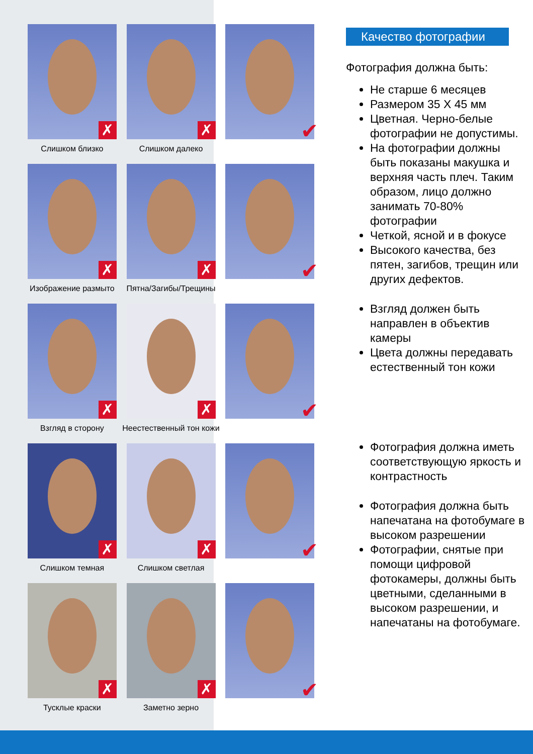✗
Слишком близко
✗
Слишком далеко
✔
✗
Изображение размыто
✗
Пятна/Загибы/Трещины
✔
✗
Взгляд в сторону
✗
Неестественный тон кожи
✔
✗
Слишком темная
✗
Слишком светлая
✔
✗
Тусклые краски
✗
Заметно зерно
✔
Качество фотографии
Фотография должна быть:
Не старше 6 месяцев
Размером 35 Х 45 мм
Цветная. Черно-белые фотографии не допустимы.
На фотографии должны быть показаны макушка и верхняя часть плеч. Таким образом, лицо должно занимать 70-80% фотографии
Четкой, ясной и в фокусе
Высокого качества, без пятен, загибов, трещин или других дефектов.
Взгляд должен быть направлен в объектив камеры
Цвета должны передавать естественный тон кожи
Фотография должна иметь соответствующую яркость и контрастность
Фотография должна быть напечатана на фотобумаге в высоком разрешении
Фотографии, снятые при помощи цифровой фотокамеры, должны быть цветными, сделанными в высоком разрешении, и напечатаны на фотобумаге.